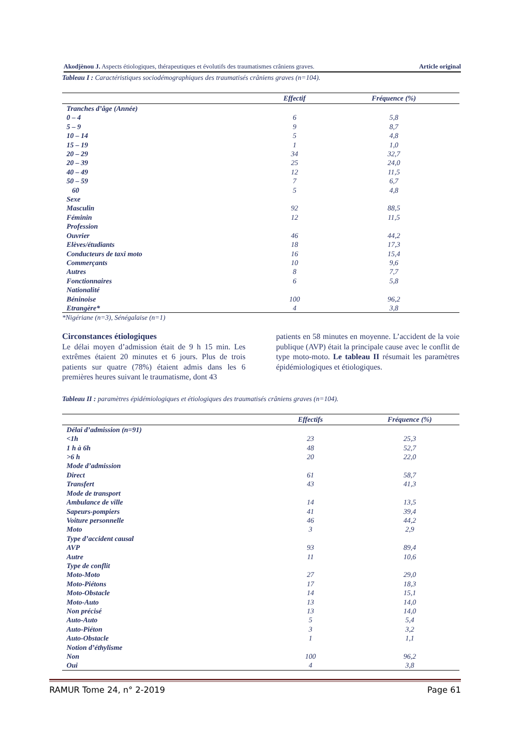Akodjènou J. Aspects étiologiques, thérapeutiques et évolutifs des traumatismes crâniens graves. Article original
Tableau I : Caractéristiques sociodémographiques des traumatisés crâniens graves (n=104).
| | Effectif | Fréquence (%) |
| --- | --- | --- |
| Tranches d’âge (Année) | | |
| 0 – 4 | 6 | 5,8 |
| 5 – 9 | 9 | 8,7 |
| 10 – 14 | 5 | 4,8 |
| 15 – 19 | 1 | 1,0 |
| 20 – 29 | 34 | 32,7 |
| 20 – 39 | 25 | 24,0 |
| 40 – 49 | 12 | 11,5 |
| 50 – 59 | 7 | 6,7 |
| 60 | 5 | 4,8 |
| Sexe | | |
| Masculin | 92 | 88,5 |
| Féminin | 12 | 11,5 |
| Profession | | |
| Ouvrier | 46 | 44,2 |
| Elèves/étudiants | 18 | 17,3 |
| Conducteurs de taxi moto | 16 | 15,4 |
| Commerçants | 10 | 9,6 |
| Autres | 8 | 7,7 |
| Fonctionnaires | 6 | 5,8 |
| Nationalité | | |
| Béninoise | 100 | 96,2 |
| Etrangère* | 4 | 3,8 |
*Nigériane (n=3), Sénégalaise (n=1)
Circonstances étiologiques
Le délai moyen d’admission était de 9 h 15 min. Les extrêmes étaient 20 minutes et 6 jours. Plus de trois patients sur quatre (78%) étaient admis dans les 6 premières heures suivant le traumatisme, dont 43
patients en 58 minutes en moyenne. L’accident de la voie publique (AVP) était la principale cause avec le conflit de type moto-moto. Le tableau II résumait les paramètres épidémiologiques et étiologiques.
Tableau II : paramètres épidémiologiques et étiologiques des traumatisés crâniens graves (n=104).
| | Effectifs | Fréquence (%) |
| --- | --- | --- |
| Délai d’admission (n=91) | | |
| <1h | 23 | 25,3 |
| 1 h à 6h | 48 | 52,7 |
| >6 h | 20 | 22,0 |
| Mode d’admission | | |
| Direct | 61 | 58,7 |
| Transfert | 43 | 41,3 |
| Mode de transport | | |
| Ambulance de ville | 14 | 13,5 |
| Sapeurs-pompiers | 41 | 39,4 |
| Voiture personnelle | 46 | 44,2 |
| Moto | 3 | 2,9 |
| Type d’accident causal | | |
| AVP | 93 | 89,4 |
| Autre | 11 | 10,6 |
| Type de conflit | | |
| Moto-Moto | 27 | 29,0 |
| Moto-Piétons | 17 | 18,3 |
| Moto-Obstacle | 14 | 15,1 |
| Moto-Auto | 13 | 14,0 |
| Non précisé | 13 | 14,0 |
| Auto-Auto | 5 | 5,4 |
| Auto-Piéton | 3 | 3,2 |
| Auto-Obstacle | 1 | 1,1 |
| Notion d’éthylisme | | |
| Non | 100 | 96,2 |
| Oui | 4 | 3,8 |
RAMUR Tome 24, n° 2-2019 Page 61